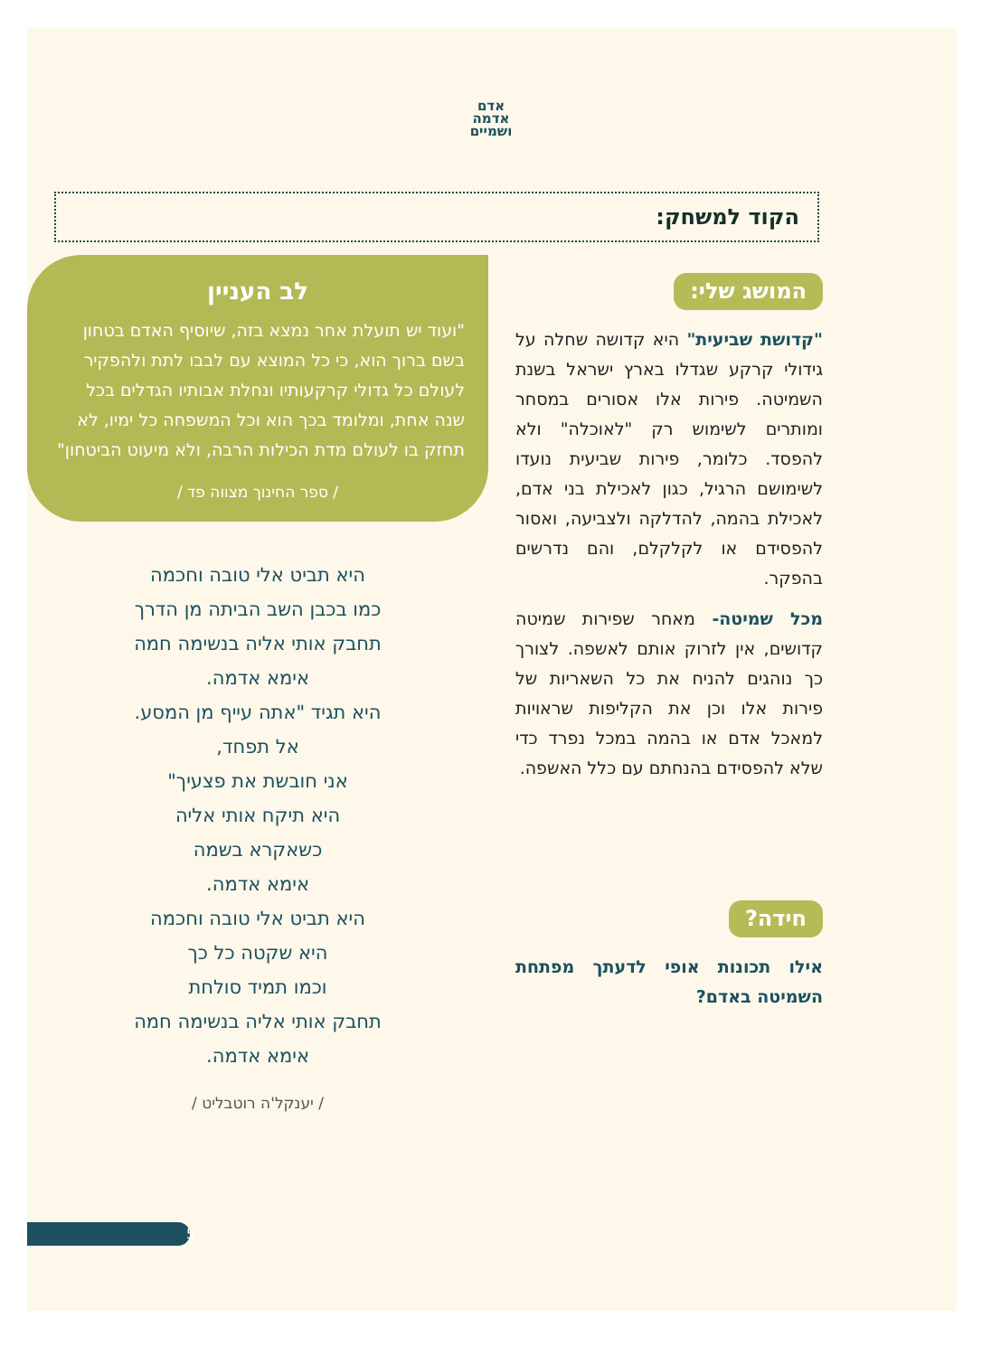אדם
אדמה
ושמיים
הקוד למשחק:
המושג שלי:
"קדושת שביעית" היא קדושה שחלה על גידולי קרקע שגדלו בארץ ישראל בשנת השמיטה. פירות אלו אסורים במסחר ומותרים לשימוש רק "לאוכלה" ולא להפסד. כלומר, פירות שביעית נועדו לשימושם הרגיל, כגון לאכילת בני אדם, לאכילת בהמה, להדלקה ולצביעה, ואסור להפסידם או לקלקלם, והם נדרשים בהפקר.
מכל שמיטה- מאחר שפירות שמיטה קדושים, אין לזרוק אותם לאשפה. לצורך כך נוהגים להניח את כל השאריות של פירות אלו וכן את הקליפות שראויות למאכל אדם או בהמה במכל נפרד כדי שלא להפסידם בהנחתם עם כלל האשפה.
חידה?
אילו תכונות אופי לדעתך מפתחת השמיטה באדם?
לב העניין
"ועוד יש תועלת אחר נמצא בזה, שיוסיף האדם בטחון בשם ברוך הוא, כי כל המוצא עם לבבו לתת ולהפקיר לעולם כל גדולי קרקעותיו ונחלת אבותיו הגדלים בכל שנה אחת, ומלומד בכך הוא וכל המשפחה כל ימיו, לא תחזק בו לעולם מדת הכילות הרבה, ולא מיעוט הביטחון"
/ ספר החינוך מצווה פד /
היא תביט אלי טובה וחכמה
כמו בכבן השב הביתה מן הדרך
תחבק אותי אליה בנשימה חמה
אימא אדמה.
היא תגיד "אתה עייף מן המסע.
אל תפחד,
אני חובשת את פצעיך"
היא תיקח אותי אליה
כשאקרא בשמה
אימא אדמה.
היא תביט אלי טובה וחכמה
היא שקטה כל כך
וכמו תמיד סולחת
תחבק אותי אליה בנשימה חמה
אימא אדמה.
/ יענקל'ה רוטבליט /
5